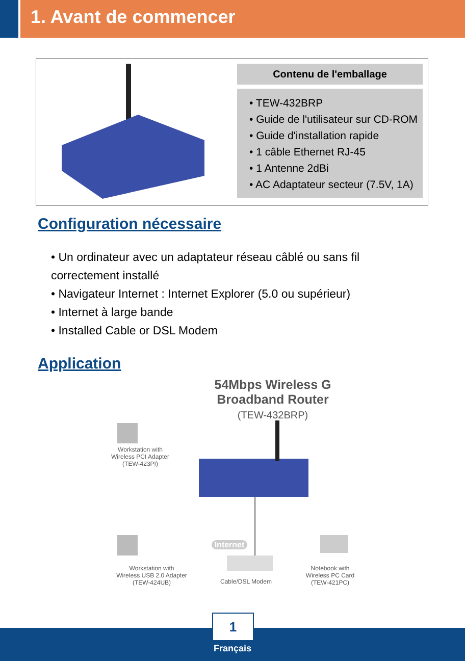1. Avant de commencer
Contenu de l'emballage
• TEW-432BRP
• Guide de l'utilisateur sur CD-ROM
• Guide d'installation rapide
• 1 câble Ethernet RJ-45
• 1 Antenne 2dBi
• AC Adaptateur secteur (7.5V, 1A)
Configuration nécessaire
• Un ordinateur avec un adaptateur réseau câblé ou sans fil correctement installé
• Navigateur Internet : Internet Explorer (5.0 ou supérieur)
• Internet à large bande
• Installed Cable or DSL Modem
Application
54Mbps Wireless G
Broadband Router
(TEW-432BRP)
Workstation with
Wireless PCI Adapter
(TEW-423PI)
Internet
Workstation with
Wireless USB 2.0 Adapter
(TEW-424UB)
Cable/DSL Modem
Notebook with
Wireless PC Card
(TEW-421PC)
1
Français